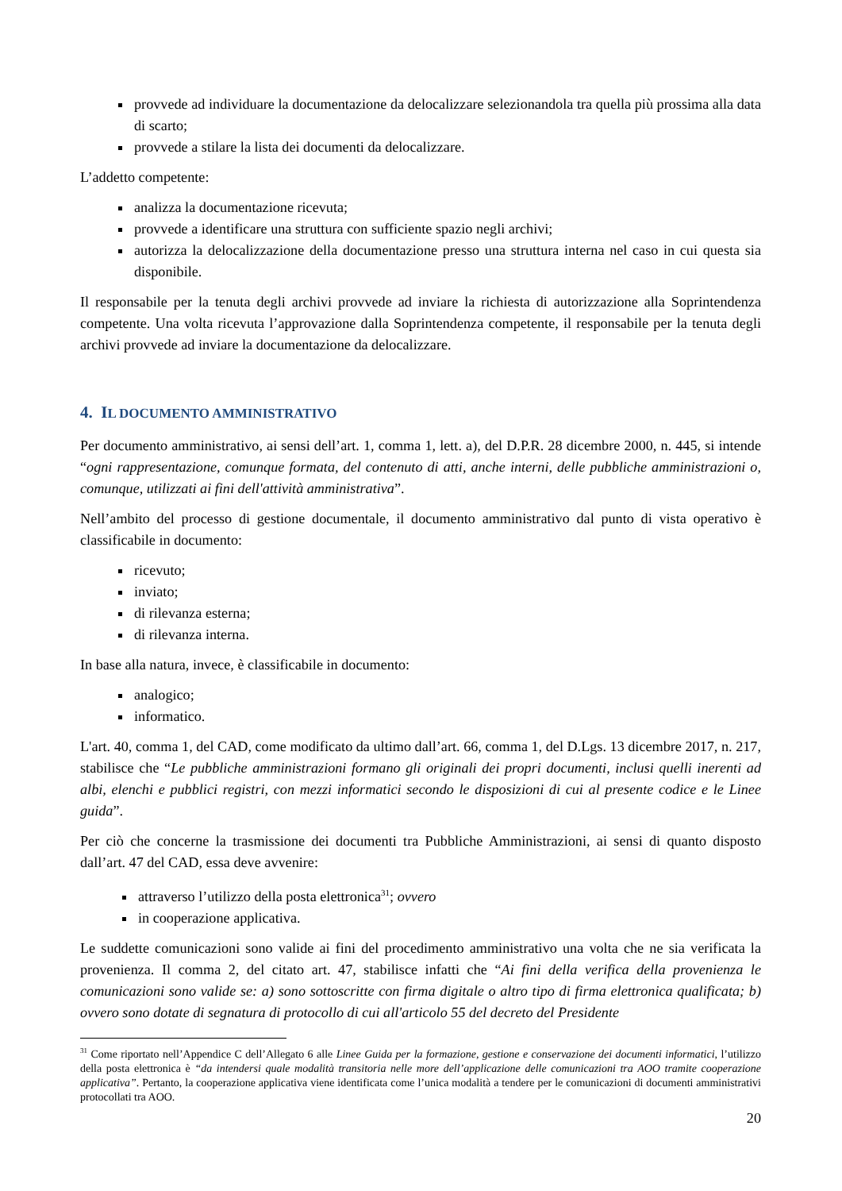provvede ad individuare la documentazione da delocalizzare selezionandola tra quella più prossima alla data di scarto;
provvede a stilare la lista dei documenti da delocalizzare.
L’addetto competente:
analizza la documentazione ricevuta;
provvede a identificare una struttura con sufficiente spazio negli archivi;
autorizza la delocalizzazione della documentazione presso una struttura interna nel caso in cui questa sia disponibile.
Il responsabile per la tenuta degli archivi provvede ad inviare la richiesta di autorizzazione alla Soprintendenza competente. Una volta ricevuta l’approvazione dalla Soprintendenza competente, il responsabile per la tenuta degli archivi provvede ad inviare la documentazione da delocalizzare.
4. IL DOCUMENTO AMMINISTRATIVO
Per documento amministrativo, ai sensi dell’art. 1, comma 1, lett. a), del D.P.R. 28 dicembre 2000, n. 445, si intende “ogni rappresentazione, comunque formata, del contenuto di atti, anche interni, delle pubbliche amministrazioni o, comunque, utilizzati ai fini dell'attività amministrativa”.
Nell’ambito del processo di gestione documentale, il documento amministrativo dal punto di vista operativo è classificabile in documento:
ricevuto;
inviato;
di rilevanza esterna;
di rilevanza interna.
In base alla natura, invece, è classificabile in documento:
analogico;
informatico.
L'art. 40, comma 1, del CAD, come modificato da ultimo dall’art. 66, comma 1, del D.Lgs. 13 dicembre 2017, n. 217, stabilisce che “Le pubbliche amministrazioni formano gli originali dei propri documenti, inclusi quelli inerenti ad albi, elenchi e pubblici registri, con mezzi informatici secondo le disposizioni di cui al presente codice e le Linee guida”.
Per ciò che concerne la trasmissione dei documenti tra Pubbliche Amministrazioni, ai sensi di quanto disposto dall’art. 47 del CAD, essa deve avvenire:
attraverso l’utilizzo della posta elettronica<sup>31</sup>; ovvero
in cooperazione applicativa.
Le suddette comunicazioni sono valide ai fini del procedimento amministrativo una volta che ne sia verificata la provenienza. Il comma 2, del citato art. 47, stabilisce infatti che “Ai fini della verifica della provenienza le comunicazioni sono valide se: a) sono sottoscritte con firma digitale o altro tipo di firma elettronica qualificata; b) ovvero sono dotate di segnatura di protocollo di cui all'articolo 55 del decreto del Presidente
<sup>31</sup> Come riportato nell’Appendice C dell’Allegato 6 alle Linee Guida per la formazione, gestione e conservazione dei documenti informatici, l’utilizzo della posta elettronica è “da intendersi quale modalità transitoria nelle more dell’applicazione delle comunicazioni tra AOO tramite cooperazione applicativa”. Pertanto, la cooperazione applicativa viene identificata come l’unica modalità a tendere per le comunicazioni di documenti amministrativi protocollati tra AOO.
20